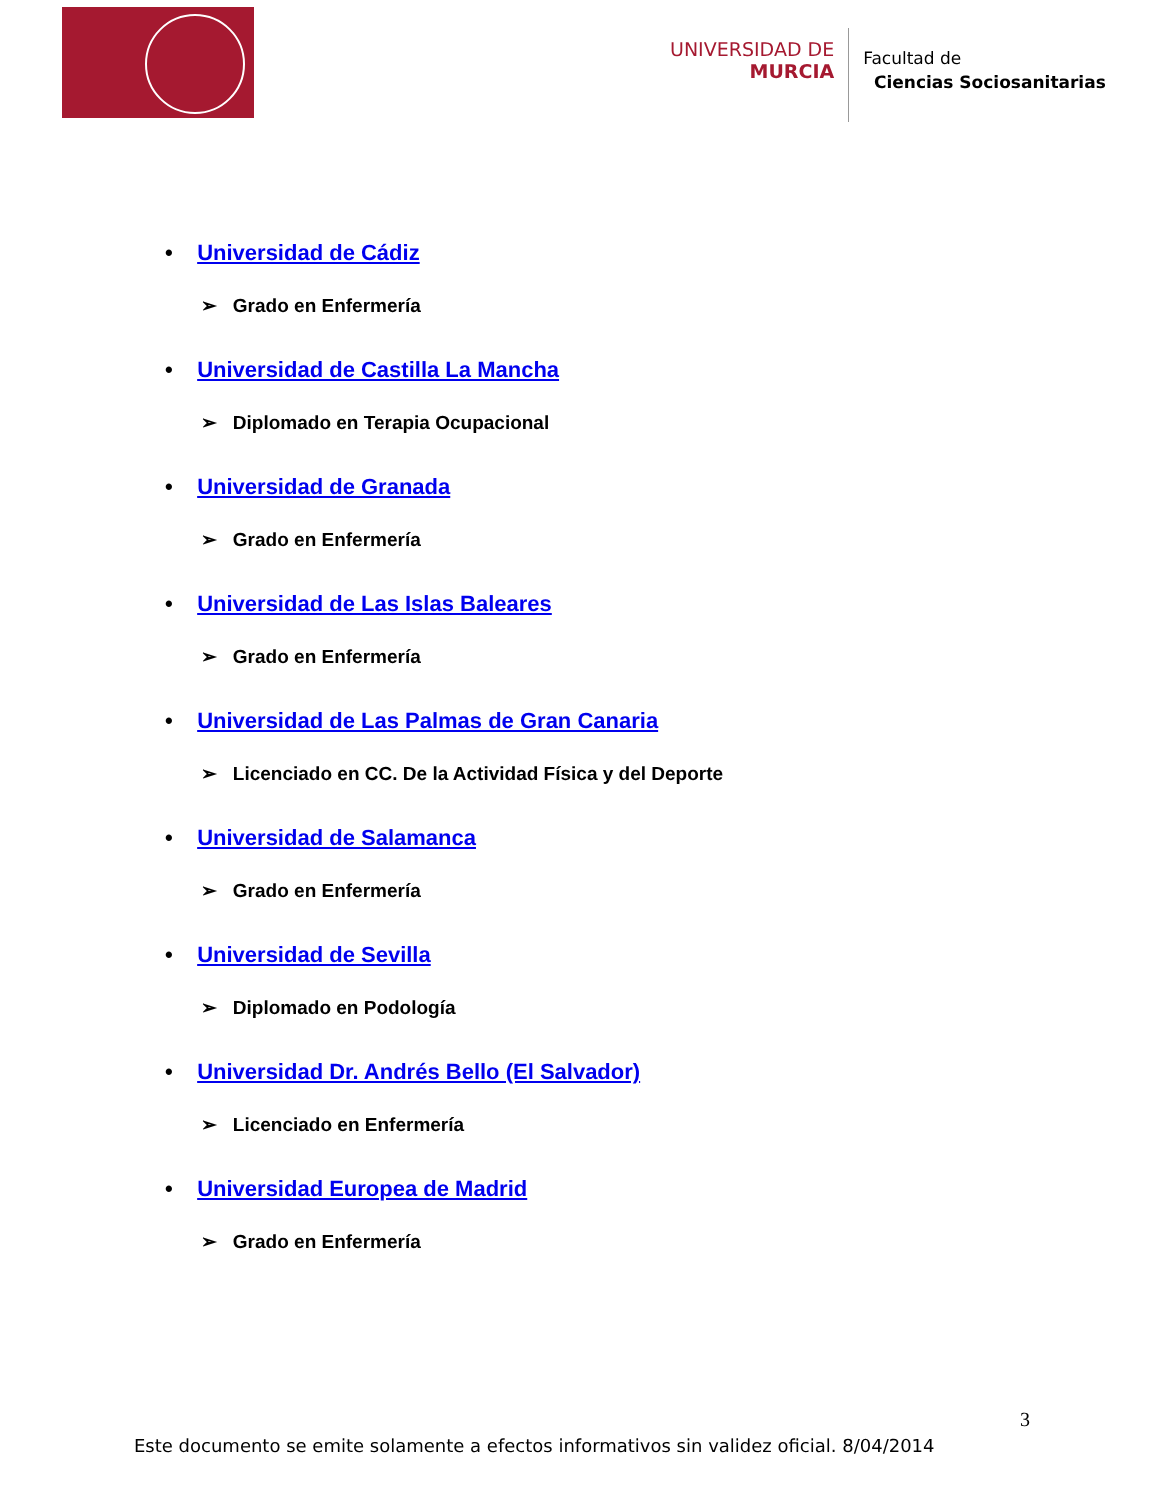UNIVERSIDAD DE
MURCIA
Facultad de
Ciencias Sociosanitarias
• Universidad de Cádiz
➢ Grado en Enfermería
• Universidad de Castilla La Mancha
➢ Diplomado en Terapia Ocupacional
• Universidad de Granada
➢ Grado en Enfermería
• Universidad de Las Islas Baleares
➢ Grado en Enfermería
• Universidad de Las Palmas de Gran Canaria
➢ Licenciado en CC. De la Actividad Física y del Deporte
• Universidad de Salamanca
➢ Grado en Enfermería
• Universidad de Sevilla
➢ Diplomado en Podología
• Universidad Dr. Andrés Bello (El Salvador)
➢ Licenciado en Enfermería
• Universidad Europea de Madrid
➢ Grado en Enfermería
3
Este documento se emite solamente a efectos informativos sin validez oficial. 8/04/2014